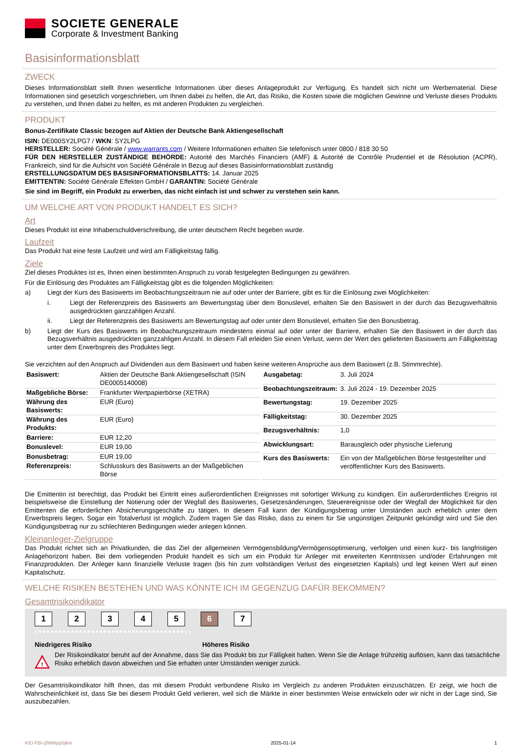SOCIETE GENERALE
Corporate & Investment Banking
Basisinformationsblatt
ZWECK
Dieses Informationsblatt stellt Ihnen wesentliche Informationen über dieses Anlageprodukt zur Verfügung. Es handelt sich nicht um Werbematerial. Diese Informationen sind gesetzlich vorgeschrieben, um Ihnen dabei zu helfen, die Art, das Risiko, die Kosten sowie die möglichen Gewinne und Verluste dieses Produkts zu verstehen, und Ihnen dabei zu helfen, es mit anderen Produkten zu vergleichen.
PRODUKT
Bonus-Zertifikate Classic bezogen auf Aktien der Deutsche Bank Aktiengesellschaft
ISIN: DE000SY2LPG7 / WKN: SY2LPG
HERSTELLER: Société Générale / www.warrants.com / Weitere Informationen erhalten Sie telefonisch unter 0800 / 818 30 50
FÜR DEN HERSTELLER ZUSTÄNDIGE BEHÖRDE: Autorité des Marchés Financiers (AMF) & Autorité de Contrôle Prudentiel et de Résolution (ACPR), Frankreich, sind für die Aufsicht von Société Générale in Bezug auf dieses Basisinformationsblatt zuständig
ERSTELLUNGSDATUM DES BASISINFORMATIONSBLATTS: 14. Januar 2025
EMITTENTIN: Société Générale Effekten GmbH / GARANTIN: Société Générale
Sie sind im Begriff, ein Produkt zu erwerben, das nicht einfach ist und schwer zu verstehen sein kann.
UM WELCHE ART VON PRODUKT HANDELT ES SICH?
Art
Dieses Produkt ist eine Inhaberschuldverschreibung, die unter deutschem Recht begeben wurde.
Laufzeit
Das Produkt hat eine feste Laufzeit und wird am Fälligkeitstag fällig.
Ziele
Ziel dieses Produktes ist es, Ihnen einen bestimmten Anspruch zu vorab festgelegten Bedingungen zu gewähren.
Für die Einlösung des Produktes am Fälligkeitstag gibt es die folgenden Möglichkeiten:
a) Liegt der Kurs des Basiswerts im Beobachtungszeitraum nie auf oder unter der Barriere, gibt es für die Einlösung zwei Möglichkeiten:
i. Liegt der Referenzpreis des Basiswerts am Bewertungstag über dem Bonuslevel, erhalten Sie den Basiswert in der durch das Bezugsverhältnis ausgedrückten ganzzahligen Anzahl.
ii. Liegt der Referenzpreis des Basiswerts am Bewertungstag auf oder unter dem Bonuslevel, erhalten Sie den Bonusbetrag.
b) Liegt der Kurs des Basiswerts im Beobachtungszeitraum mindestens einmal auf oder unter der Barriere, erhalten Sie den Basiswert in der durch das Bezugsverhältnis ausgedrückten ganzzahligen Anzahl. In diesem Fall erleiden Sie einen Verlust, wenn der Wert des gelieferten Basiswerts am Fälligkeitstag unter dem Erwerbspreis des Produktes liegt.
Sie verzichten auf den Anspruch auf Dividenden aus dem Basiswert und haben keine weiteren Ansprüche aus dem Basiswert (z.B. Stimmrechte).
| Basiswert: | Aktien der Deutsche Bank Aktiengesellschaft (ISIN DE0005140008) |
| Maßgebliche Börse: | Frankfurter Wertpapierbörse (XETRA) |
| Währung des Basiswerts: | EUR (Euro) |
| Währung des Produkts: | EUR (Euro) |
| Barriere: | EUR 12,20 |
| Bonuslevel: | EUR 19,00 |
| Bonusbetrag: | EUR 19,00 |
| Referenzpreis: | Schlusskurs des Basiswerts an der Maßgeblichen Börse |
| Ausgabetag: | 3. Juli 2024 |
| Beobachtungszeitraum: | 3. Juli 2024 - 19. Dezember 2025 |
| Bewertungstag: | 19. Dezember 2025 |
| Fälligkeitstag: | 30. Dezember 2025 |
| Bezugsverhältnis: | 1,0 |
| Abwicklungsart: | Barausgleich oder physische Lieferung |
| Kurs des Basiswerts: | Ein von der Maßgeblichen Börse festgestellter und veröffentlichter Kurs des Basiswerts. |
Die Emittentin ist berechtigt, das Produkt bei Eintritt eines außerordentlichen Ereignisses mit sofortiger Wirkung zu kündigen. Ein außerordentliches Ereignis ist beispielsweise die Einstellung der Notierung oder der Wegfall des Basiswertes, Gesetzesänderungen, Steuerereignisse oder der Wegfall der Möglichkeit für den Emittenten die erforderlichen Absicherungsgeschäfte zu tätigen. In diesem Fall kann der Kündigungsbetrag unter Umständen auch erheblich unter dem Erwerbspreis liegen. Sogar ein Totalverlust ist möglich. Zudem tragen Sie das Risiko, dass zu einem für Sie ungünstigen Zeitpunkt gekündigt wird und Sie den Kündigungsbetrag nur zu schlechteren Bedingungen wieder anlegen können.
Kleinanleger-Zielgruppe
Das Produkt richtet sich an Privatkunden, die das Ziel der allgemeinen Vermögensbildung/Vermögensoptimierung, verfolgen und einen kurz- bis langfristigen Anlagehorizont haben. Bei dem vorliegenden Produkt handelt es sich um ein Produkt für Anleger mit erweiterten Kenntnissen und/oder Erfahrungen mit Finanzprodukten. Der Anleger kann finanzielle Verluste tragen (bis hin zum vollständigen Verlust des eingesetzten Kapitals) und legt keinen Wert auf einen Kapitalschutz.
WELCHE RISIKEN BESTEHEN UND WAS KÖNNTE ICH IM GEGENZUG DAFÜR BEKOMMEN?
Gesamtrisikoindikator
12345 6 7
‹••••••••••••••••••••••••••••••••••••››
Niedrigeres Risiko Höheres Risiko
!
Der Risikoindikator beruht auf der Annahme, dass Sie das Produkt bis zur Fälligkeit halten. Wenn Sie die Anlage frühzeitig auflösen, kann das tatsächliche Risiko erheblich davon abweichen und Sie erhalten unter Umständen weniger zurück.
Der Gesamtrisikoindikator hilft Ihnen, das mit diesem Produkt verbundene Risiko im Vergleich zu anderen Produkten einzuschätzen. Er zeigt, wie hoch die Wahrscheinlichkeit ist, dass Sie bei diesem Produkt Geld verlieren, weil sich die Märkte in einer bestimmten Weise entwickeln oder wir nicht in der Lage sind, Sie auszubezahlen.
KID-FBI-j3WMpp5jkm 2025-01-14 1